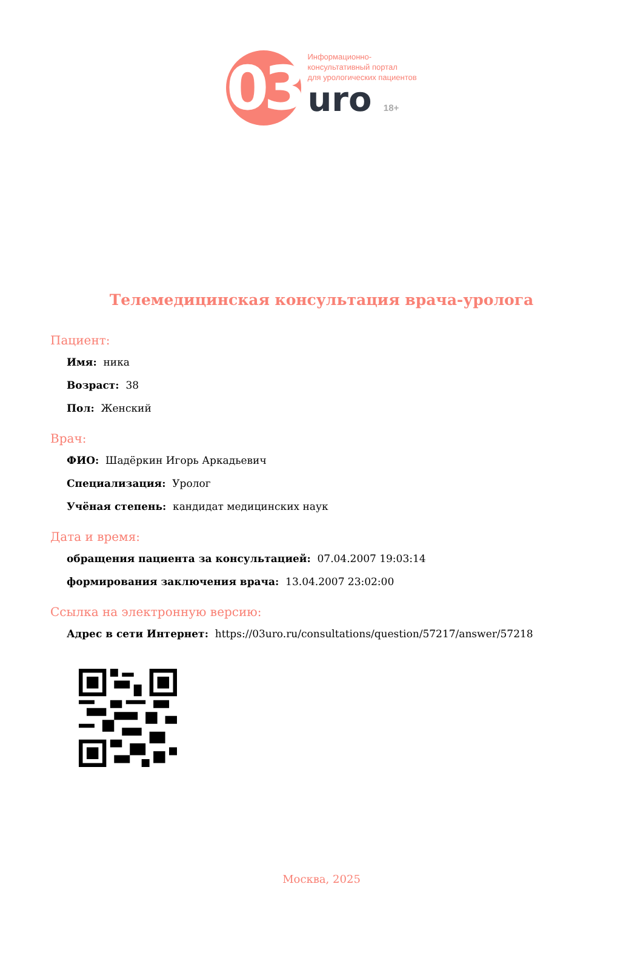03
Информационно-
консультативный портал
для урологических пациентов
uro 18+
Телемедицинская консультация врача-уролога
Пациент:
Имя: ника
Возраст: 38
Пол: Женский
Врач:
ФИО: Шадёркин Игорь Аркадьевич
Специализация: Уролог
Учёная степень: кандидат медицинских наук
Дата и время:
обращения пациента за консультацией: 07.04.2007 19:03:14
формирования заключения врача: 13.04.2007 23:02:00
Ссылка на электронную версию:
Адрес в сети Интернет: https://03uro.ru/consultations/question/57217/answer/57218
Москва, 2025